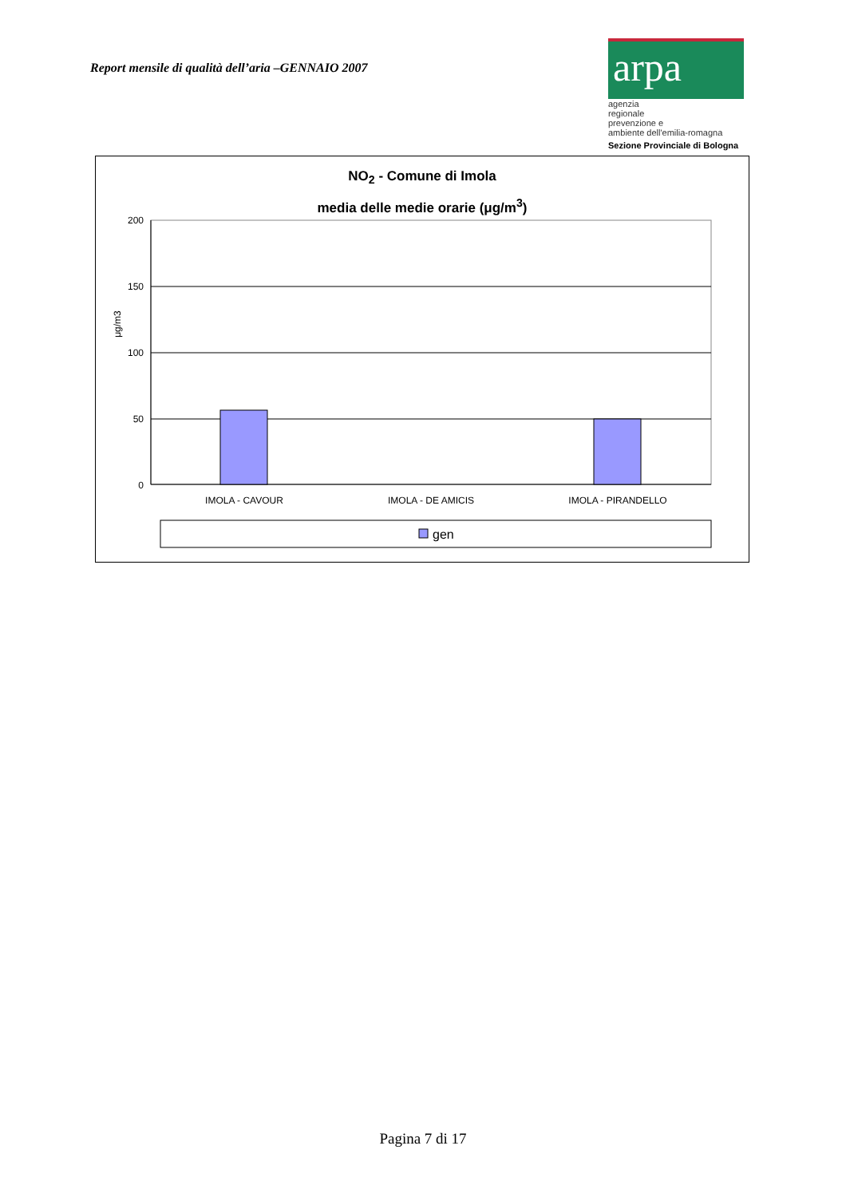Report mensile di qualità dell’aria –GENNAIO 2007
arpa
agenzia
regionale
prevenzione e
ambiente dell'emilia-romagna
Sezione Provinciale di Bologna
NO<sub>2</sub> - Comune di Imola
media delle medie orarie (μg/m<sup>3</sup>)
200
150
100
50
0
μg/m3
IMOLA - CAVOUR
IMOLA - DE AMICIS
IMOLA - PIRANDELLO
gen
Pagina 7 di 17